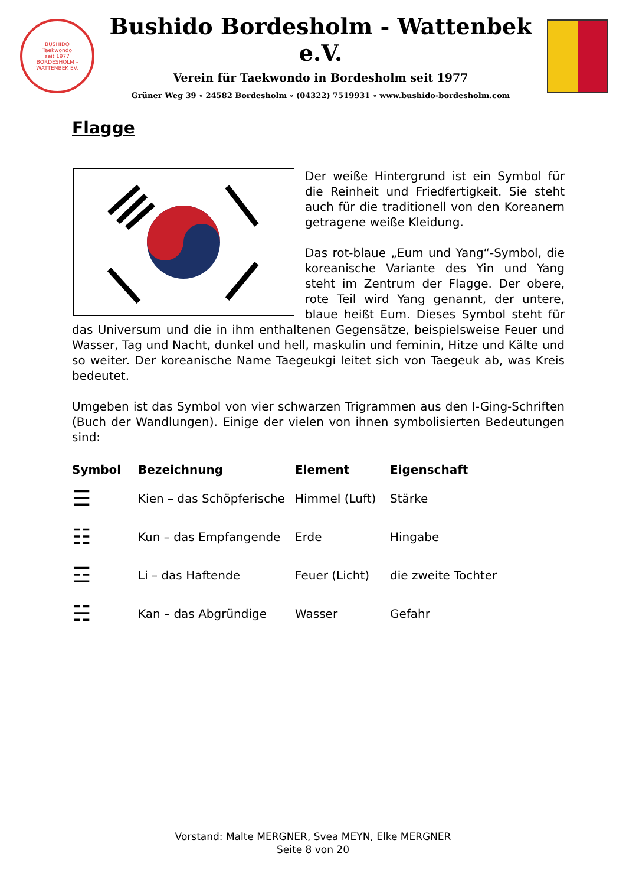BUSHIDO
Taekwondo
seit 1977
BORDESHOLM - WATTENBEK EV.
Bushido Bordesholm - Wattenbek e.V.
Verein für Taekwondo in Bordesholm seit 1977
Grüner Weg 39 ∘ 24582 Bordesholm ∘ (04322) 7519931 ∘ www.bushido-bordesholm.com
Flagge
Der weiße Hintergrund ist ein Symbol für die Reinheit und Friedfertigkeit. Sie steht auch für die traditionell von den Koreanern getragene weiße Kleidung.
Das rot-blaue „Eum und Yang“-Symbol, die koreanische Variante des Yin und Yang steht im Zentrum der Flagge. Der obere, rote Teil wird Yang genannt, der untere, blaue heißt Eum. Dieses Symbol steht für das Universum und die in ihm enthaltenen Gegensätze, beispielsweise Feuer und Wasser, Tag und Nacht, dunkel und hell, maskulin und feminin, Hitze und Kälte und so weiter. Der koreanische Name Taegeukgi leitet sich von Taegeuk ab, was Kreis bedeutet.
Umgeben ist das Symbol von vier schwarzen Trigrammen aus den I-Ging-Schriften (Buch der Wandlungen). Einige der vielen von ihnen symbolisierten Bedeutungen sind:
| Symbol | Bezeichnung | Element | Eigenschaft |
| --- | --- | --- | --- |
| ☰ | Kien – das Schöpferische | Himmel (Luft) | Stärke |
| ☷ | Kun – das Empfangende | Erde | Hingabe |
| ☲ | Li – das Haftende | Feuer (Licht) | die zweite Tochter |
| ☵ | Kan – das Abgründige | Wasser | Gefahr |
Vorstand: Malte MERGNER, Svea MEYN, Elke MERGNER
Seite 8 von 20